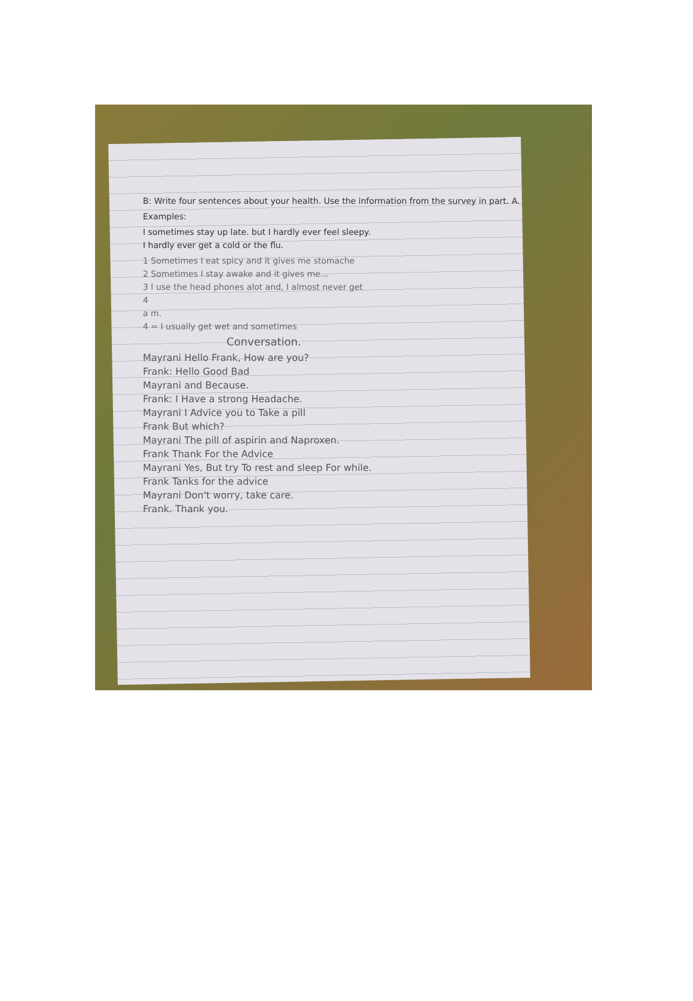B: Write four sentences about your health. Use the information from the survey in part. A.
Examples:
I sometimes stay up late. but I hardly ever feel sleepy.
I hardly ever get a cold or the flu.
1 Sometimes I eat spicy and it gives me stomache
2 Sometimes I stay awake and it gives me...
3 I use the head phones alot and, I almost never get
4
a m.
4 = I usually get wet and sometimes
Conversation.
Mayrani Hello Frank, How are you?
Frank: Hello Good Bad
Mayrani and Because.
Frank: I Have a strong Headache.
Mayrani I Advice you to Take a pill
Frank But which?
Mayrani The pill of aspirin and Naproxen.
Frank Thank For the Advice
Mayrani Yes, But try To rest and sleep For while.
Frank Tanks for the advice
Mayrani Don't worry, take care.
Frank. Thank you.